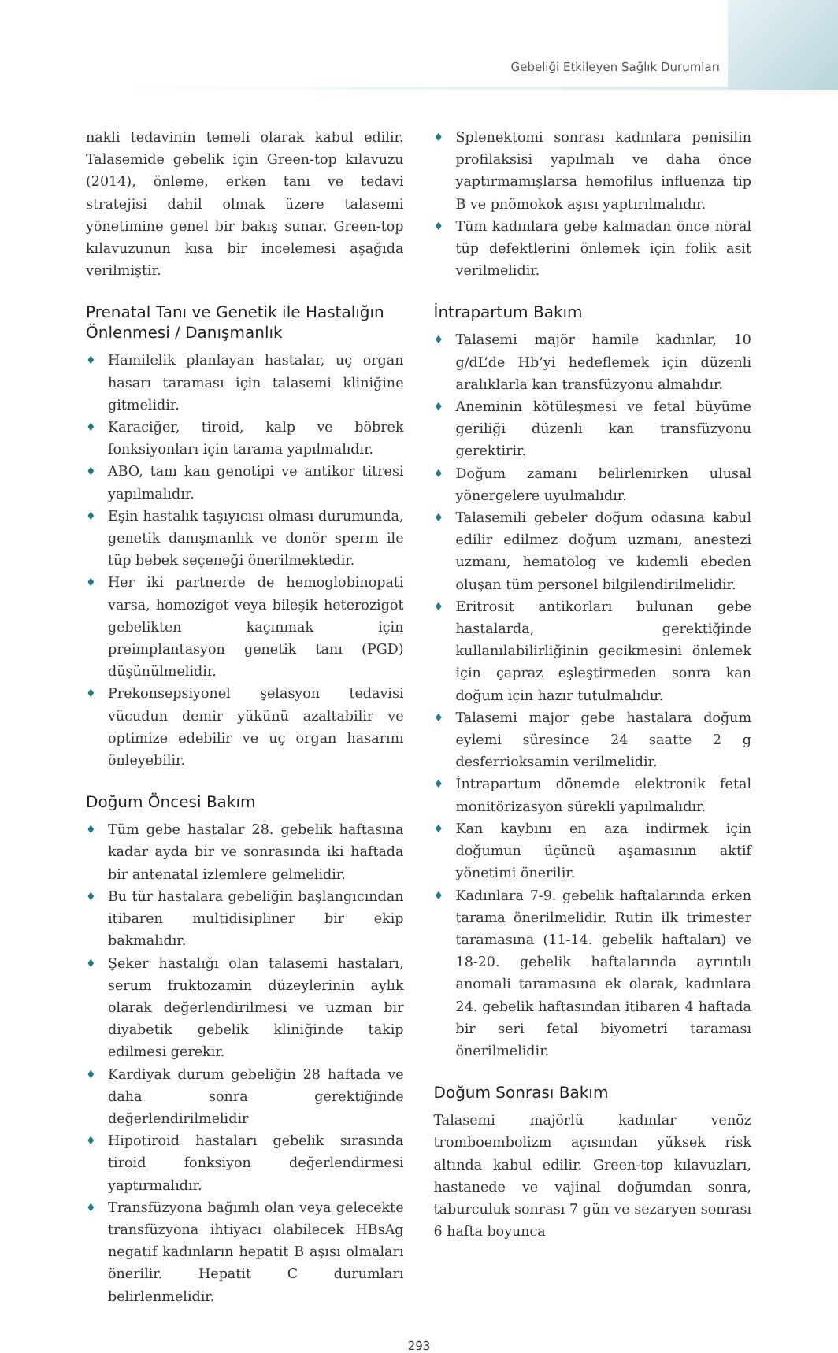Gebeliği Etkileyen Sağlık Durumları
nakli tedavinin temeli olarak kabul edilir. Talasemide gebelik için Green-top kılavuzu (2014), önleme, erken tanı ve tedavi stratejisi dahil olmak üzere talasemi yönetimine genel bir bakış sunar. Green-top kılavuzunun kısa bir incelemesi aşağıda verilmiştir.
Prenatal Tanı ve Genetik ile Hastalığın Önlenmesi / Danışmanlık
♦ Hamilelik planlayan hastalar, uç organ hasarı taraması için talasemi kliniğine gitmelidir.
♦ Karaciğer, tiroid, kalp ve böbrek fonksiyonları için tarama yapılmalıdır.
♦ ABO, tam kan genotipi ve antikor titresi yapılmalıdır.
♦ Eşin hastalık taşıyıcısı olması durumunda, genetik danışmanlık ve donör sperm ile tüp bebek seçeneği önerilmektedir.
♦ Her iki partnerde de hemoglobinopati varsa, homozigot veya bileşik heterozigot gebelikten kaçınmak için preimplantasyon genetik tanı (PGD) düşünülmelidir.
♦ Prekonsepsiyonel şelasyon tedavisi vücudun demir yükünü azaltabilir ve optimize edebilir ve uç organ hasarını önleyebilir.
Doğum Öncesi Bakım
♦ Tüm gebe hastalar 28. gebelik haftasına kadar ayda bir ve sonrasında iki haftada bir antenatal izlemlere gelmelidir.
♦ Bu tür hastalara gebeliğin başlangıcından itibaren multidisipliner bir ekip bakmalıdır.
♦ Şeker hastalığı olan talasemi hastaları, serum fruktozamin düzeylerinin aylık olarak değerlendirilmesi ve uzman bir diyabetik gebelik kliniğinde takip edilmesi gerekir.
♦ Kardiyak durum gebeliğin 28 haftada ve daha sonra gerektiğinde değerlendirilmelidir
♦ Hipotiroid hastaları gebelik sırasında tiroid fonksiyon değerlendirmesi yaptırmalıdır.
♦ Transfüzyona bağımlı olan veya gelecekte transfüzyona ihtiyacı olabilecek HBsAg negatif kadınların hepatit B aşısı olmaları önerilir. Hepatit C durumları belirlenmelidir.
♦ Splenektomi sonrası kadınlara penisilin profilaksisi yapılmalı ve daha önce yaptırmamışlarsa hemofilus influenza tip B ve pnömokok aşısı yaptırılmalıdır.
♦ Tüm kadınlara gebe kalmadan önce nöral tüp defektlerini önlemek için folik asit verilmelidir.
İntrapartum Bakım
♦ Talasemi majör hamile kadınlar, 10 g/dL’de Hb’yi hedeflemek için düzenli aralıklarla kan transfüzyonu almalıdır.
♦ Aneminin kötüleşmesi ve fetal büyüme geriliği düzenli kan transfüzyonu gerektirir.
♦ Doğum zamanı belirlenirken ulusal yönergelere uyulmalıdır.
♦ Talasemili gebeler doğum odasına kabul edilir edilmez doğum uzmanı, anestezi uzmanı, hematolog ve kıdemli ebeden oluşan tüm personel bilgilendirilmelidir.
♦ Eritrosit antikorları bulunan gebe hastalarda, gerektiğinde kullanılabilirliğinin gecikmesini önlemek için çapraz eşleştirmeden sonra kan doğum için hazır tutulmalıdır.
♦ Talasemi major gebe hastalara doğum eylemi süresince 24 saatte 2 g desferrioksamin verilmelidir.
♦ İntrapartum dönemde elektronik fetal monitörizasyon sürekli yapılmalıdır.
♦ Kan kaybını en aza indirmek için doğumun üçüncü aşamasının aktif yönetimi önerilir.
♦ Kadınlara 7-9. gebelik haftalarında erken tarama önerilmelidir. Rutin ilk trimester taramasına (11-14. gebelik haftaları) ve 18-20. gebelik haftalarında ayrıntılı anomali taramasına ek olarak, kadınlara 24. gebelik haftasından itibaren 4 haftada bir seri fetal biyometri taraması önerilmelidir.
Doğum Sonrası Bakım
Talasemi majörlü kadınlar venöz tromboembolizm açısından yüksek risk altında kabul edilir. Green-top kılavuzları, hastanede ve vajinal doğumdan sonra, taburculuk sonrası 7 gün ve sezaryen sonrası 6 hafta boyunca
293